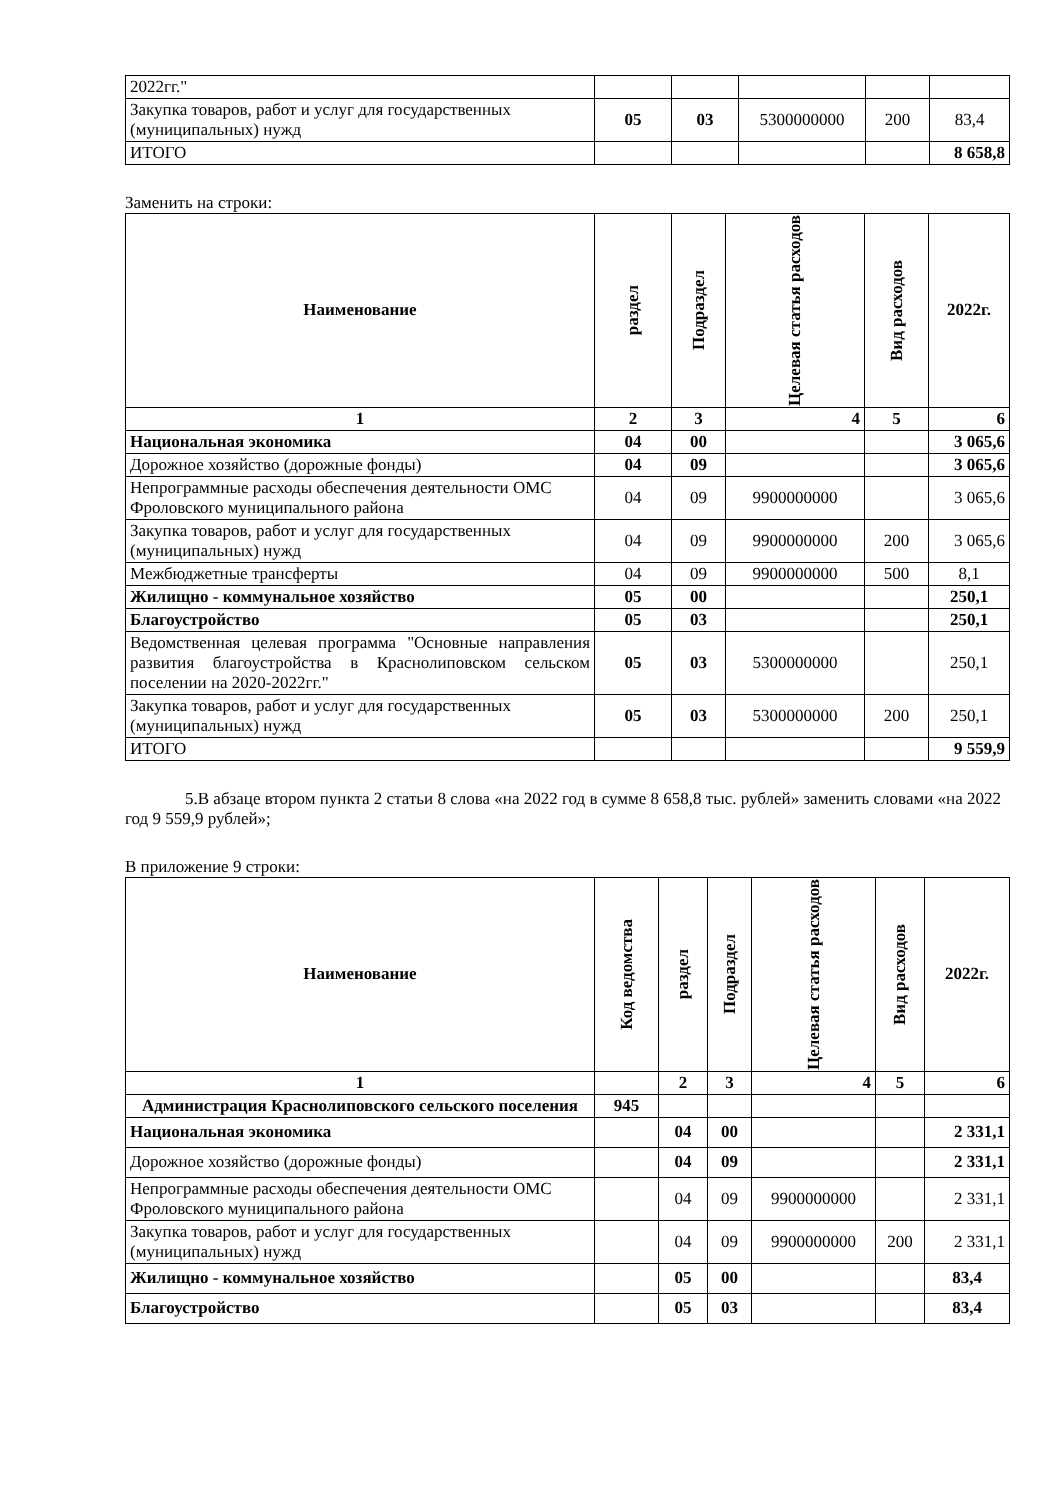| 2022гг." | | | | | |
| Закупка товаров, работ и услуг для государственных (муниципальных) нужд | 05 | 03 | 5300000000 | 200 | 83,4 |
| ИТОГО | | | | | 8 658,8 |
Заменить на строки:
| Наименование | раздел | Подраздел | Целевая статья расходов | Вид расходов | 2022г. |
| --- | --- | --- | --- | --- | --- |
| 1 | 2 | 3 | 4 | 5 | 6 |
| Национальная экономика | 04 | 00 | | | 3 065,6 |
| Дорожное хозяйство (дорожные фонды) | 04 | 09 | | | 3 065,6 |
| Непрограммные расходы обеспечения деятельности ОМС Фроловского муниципального района | 04 | 09 | 9900000000 | | 3 065,6 |
| Закупка товаров, работ и услуг для государственных (муниципальных) нужд | 04 | 09 | 9900000000 | 200 | 3 065,6 |
| Межбюджетные трансферты | 04 | 09 | 9900000000 | 500 | 8,1 |
| Жилищно - коммунальное хозяйство | 05 | 00 | | | 250,1 |
| Благоустройство | 05 | 03 | | | 250,1 |
| Ведомственная целевая программа "Основные направления развития благоустройства в Краснолиповском сельском поселении на 2020-2022гг." | 05 | 03 | 5300000000 | | 250,1 |
| Закупка товаров, работ и услуг для государственных (муниципальных) нужд | 05 | 03 | 5300000000 | 200 | 250,1 |
| ИТОГО | | | | | 9 559,9 |
5.В абзаце втором пункта 2 статьи 8 слова «на 2022 год в сумме 8 658,8 тыс. рублей» заменить словами «на 2022 год 9 559,9 рублей»;
В приложение 9 строки:
| Наименование | Код ведомства | раздел | Подраздел | Целевая статья расходов | Вид расходов | 2022г. |
| --- | --- | --- | --- | --- | --- | --- |
| 1 | | 2 | 3 | 4 | 5 | 6 |
| Администрация Краснолиповского сельского поселения | 945 | | | | | |
| Национальная экономика | | 04 | 00 | | | 2 331,1 |
| Дорожное хозяйство (дорожные фонды) | | 04 | 09 | | | 2 331,1 |
| Непрограммные расходы обеспечения деятельности ОМС Фроловского муниципального района | | 04 | 09 | 9900000000 | | 2 331,1 |
| Закупка товаров, работ и услуг для государственных (муниципальных) нужд | | 04 | 09 | 9900000000 | 200 | 2 331,1 |
| Жилищно - коммунальное хозяйство | | 05 | 00 | | | 83,4 |
| Благоустройство | | 05 | 03 | | | 83,4 |